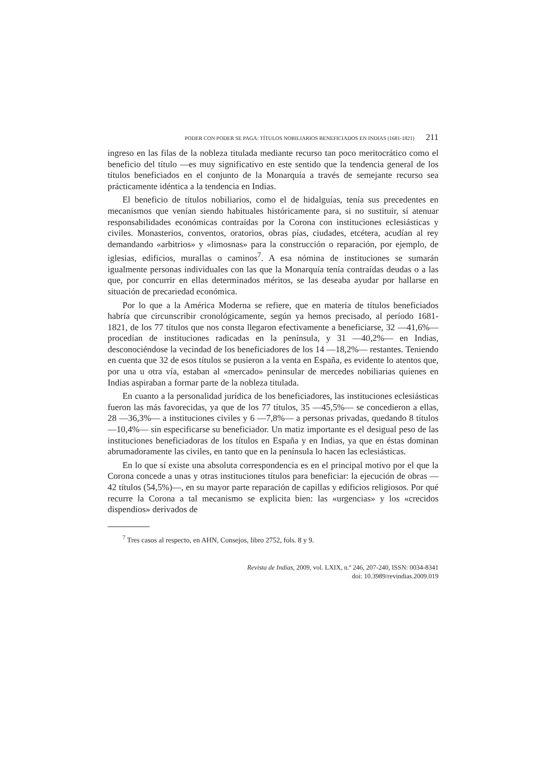PODER CON PODER SE PAGA: TÍTULOS NOBILIARIOS BENEFICIADOS EN INDIAS (1681-1821) 211
ingreso en las filas de la nobleza titulada mediante recurso tan poco meritocrá­tico como el beneficio del título —es muy significativo en este sentido que la tendencia general de los títulos beneficiados en el conjunto de la Monarquía a través de semejante recurso sea prácticamente idéntica a la tendencia en Indias.
El beneficio de títulos nobiliarios, como el de hidalguías, tenía sus prece­dentes en mecanismos que venían siendo habituales históricamente para, si no sustituir, sí atenuar responsabilidades económicas contraídas por la Corona con instituciones eclesiásticas y civiles. Monasterios, conventos, oratorios, obras pías, ciudades, etcétera, acudían al rey demandando «arbitrios» y «li­mosnas» para la construcción o reparación, por ejemplo, de iglesias, edificios, murallas o caminos<sup>7</sup>. A esa nómina de instituciones se sumarán igualmente personas individuales con las que la Monarquía tenía contraídas deudas o a las que, por concurrir en ellas determinados méritos, se las deseaba ayudar por ha­llarse en situación de precariedad económica.
Por lo que a la América Moderna se refiere, que en materia de títulos bene­ficiados habría que circunscribir cronológicamente, según ya hemos precisa­do, al período 1681-1821, de los 77 títulos que nos consta llegaron efectiva­mente a beneficiarse, 32 —41,6%— procedían de instituciones radicadas en la península, y 31 —40,2%— en Indias, desconociéndose la vecindad de los be­neficiadores de los 14 —18,2%— restantes. Teniendo en cuenta que 32 de esos títulos se pusieron a la venta en España, es evidente lo atentos que, por una u otra vía, estaban al «mercado» peninsular de mercedes nobiliarias quie­nes en Indias aspiraban a formar parte de la nobleza titulada.
En cuanto a la personalidad jurídica de los beneficiadores, las instituciones eclesiásticas fueron las más favorecidas, ya que de los 77 títulos, 35 —45,5%— se concedieron a ellas, 28 —36,3%— a instituciones civiles y 6 —7,8%— a personas privadas, quedando 8 títulos —10,4%— sin especificar­se su beneficiador. Un matiz importante es el desigual peso de las instituciones beneficiadoras de los títulos en España y en Indias, ya que en éstas dominan abrumadoramente las civiles, en tanto que en la península lo hacen las ecle­siásticas.
En lo que sí existe una absoluta correspondencia es en el principal motivo por el que la Corona concede a unas y otras instituciones títulos para benefi­ciar: la ejecución de obras —42 títulos (54,5%)—, en su mayor parte repara­ción de capillas y edificios religiosos. Por qué recurre la Corona a tal mecanis­mo se explicita bien: las «urgencias» y los «crecidos dispendios» derivados de
<sup>7</sup> Tres casos al respecto, en AHN, Consejos, libro 2752, fols. 8 y 9.
Revista de Indias, 2009, vol. LXIX, n.º 246, 207-240, ISSN: 0034-8341
doi: 10.3989/revindias.2009.019